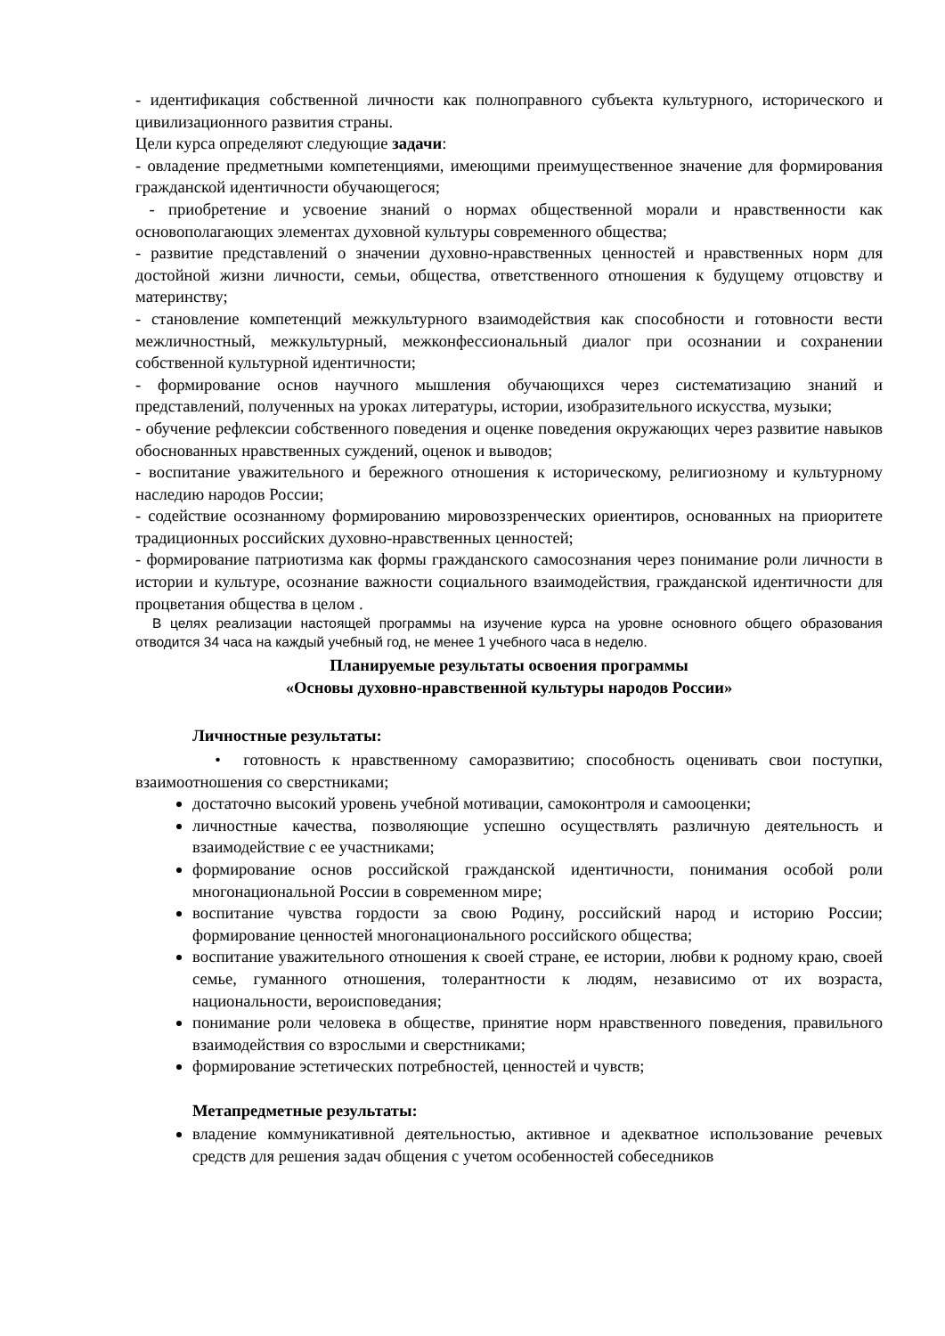- идентификация собственной личности как полноправного субъекта культурного, исторического и цивилизационного развития страны.
Цели курса определяют следующие задачи:
- овладение предметными компетенциями, имеющими преимущественное значение для формирования гражданской идентичности обучающегося;
- приобретение и усвоение знаний о нормах общественной морали и нравственности как основополагающих элементах духовной культуры современного общества;
- развитие представлений о значении духовно-нравственных ценностей и нравственных норм для достойной жизни личности, семьи, общества, ответственного отношения к будущему отцовству и материнству;
- становление компетенций межкультурного взаимодействия как способности и готовности вести межличностный, межкультурный, межконфессиональный диалог при осознании и сохранении собственной культурной идентичности;
- формирование основ научного мышления обучающихся через систематизацию знаний и представлений, полученных на уроках литературы, истории, изобразительного искусства, музыки;
- обучение рефлексии собственного поведения и оценке поведения окружающих через развитие навыков обоснованных нравственных суждений, оценок и выводов;
- воспитание уважительного и бережного отношения к историческому, религиозному и культурному наследию народов России;
- содействие осознанному формированию мировоззренческих ориентиров, основанных на приоритете традиционных российских духовно-нравственных ценностей;
- формирование патриотизма как формы гражданского самосознания через понимание роли личности в истории и культуре, осознание важности социального взаимодействия, гражданской идентичности для процветания общества в целом .
В целях реализации настоящей программы на изучение курса на уровне основного общего образования отводится 34 часа на каждый учебный год, не менее 1 учебного часа в неделю.
Планируемые результаты освоения программы
«Основы духовно-нравственной культуры народов России»
Личностные результаты:
• готовность к нравственному саморазвитию; способность оценивать свои поступки, взаимоотношения со сверстниками;
достаточно высокий уровень учебной мотивации, самоконтроля и самооценки;
личностные качества, позволяющие успешно осуществлять различную деятельность и взаимодействие с ее участниками;
формирование основ российской гражданской идентичности, понимания особой роли многонациональной России в современном мире;
воспитание чувства гордости за свою Родину, российский народ и историю России; формирование ценностей многонационального российского общества;
воспитание уважительного отношения к своей стране, ее истории, любви к родному краю, своей семье, гуманного отношения, толерантности к людям, независимо от их возраста, национальности, вероисповедания;
понимание роли человека в обществе, принятие норм нравственного поведения, правильного взаимодействия со взрослыми и сверстниками;
формирование эстетических потребностей, ценностей и чувств;
Метапредметные результаты:
владение коммуникативной деятельностью, активное и адекватное использование речевых средств для решения задач общения с учетом особенностей собеседников